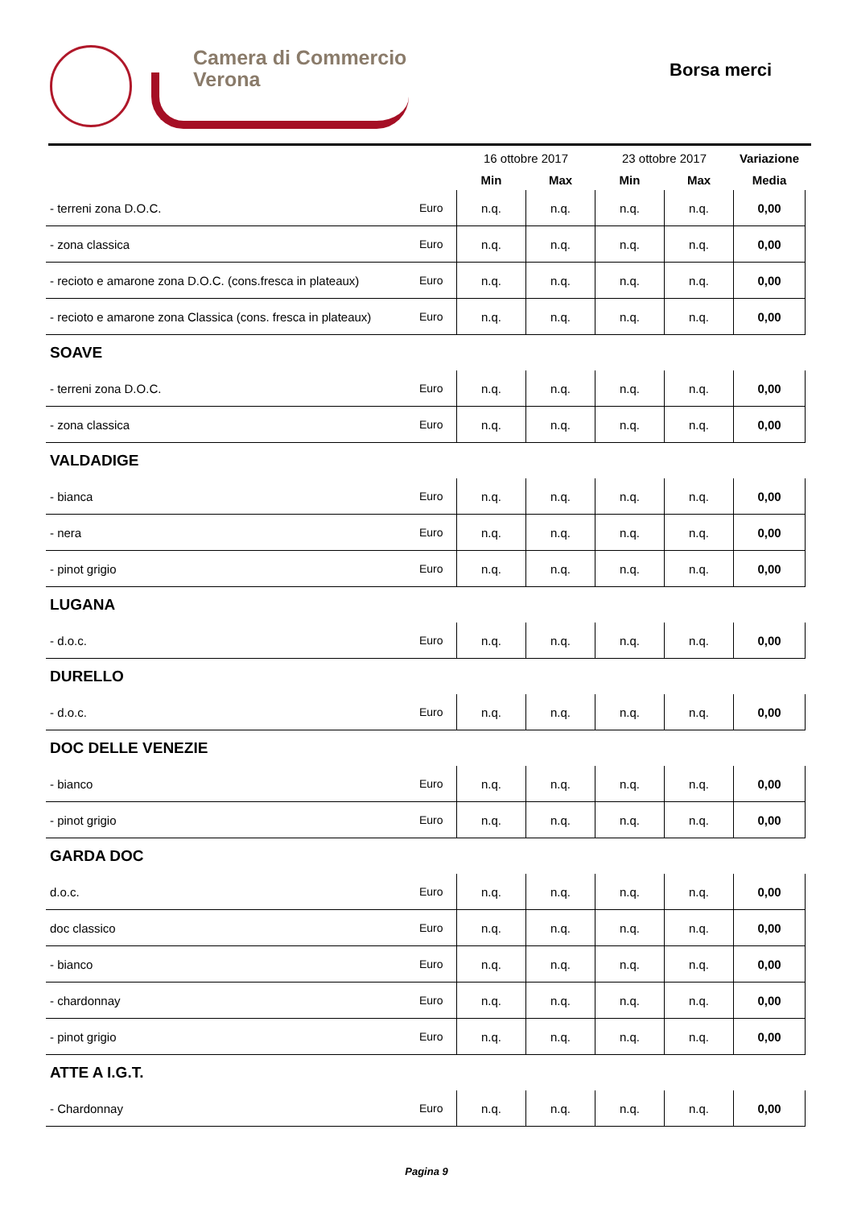Camera di Commercio
Verona
Borsa merci
| | | 16 ottobre 2017 | | 23 ottobre 2017 | | Variazione |
| | | Min | Max | Min | Max | Media |
| - terreni zona D.O.C. | Euro | n.q. | n.q. | n.q. | n.q. | 0,00 |
| - zona classica | Euro | n.q. | n.q. | n.q. | n.q. | 0,00 |
| - recioto e amarone zona D.O.C. (cons.fresca in plateaux) | Euro | n.q. | n.q. | n.q. | n.q. | 0,00 |
| - recioto e amarone zona Classica (cons. fresca in plateaux) | Euro | n.q. | n.q. | n.q. | n.q. | 0,00 |
| SOAVE | | | | | | |
| - terreni zona D.O.C. | Euro | n.q. | n.q. | n.q. | n.q. | 0,00 |
| - zona classica | Euro | n.q. | n.q. | n.q. | n.q. | 0,00 |
| VALDADIGE | | | | | | |
| - bianca | Euro | n.q. | n.q. | n.q. | n.q. | 0,00 |
| - nera | Euro | n.q. | n.q. | n.q. | n.q. | 0,00 |
| - pinot grigio | Euro | n.q. | n.q. | n.q. | n.q. | 0,00 |
| LUGANA | | | | | | |
| - d.o.c. | Euro | n.q. | n.q. | n.q. | n.q. | 0,00 |
| DURELLO | | | | | | |
| - d.o.c. | Euro | n.q. | n.q. | n.q. | n.q. | 0,00 |
| DOC DELLE VENEZIE | | | | | | |
| - bianco | Euro | n.q. | n.q. | n.q. | n.q. | 0,00 |
| - pinot grigio | Euro | n.q. | n.q. | n.q. | n.q. | 0,00 |
| GARDA DOC | | | | | | |
| d.o.c. | Euro | n.q. | n.q. | n.q. | n.q. | 0,00 |
| doc classico | Euro | n.q. | n.q. | n.q. | n.q. | 0,00 |
| - bianco | Euro | n.q. | n.q. | n.q. | n.q. | 0,00 |
| - chardonnay | Euro | n.q. | n.q. | n.q. | n.q. | 0,00 |
| - pinot grigio | Euro | n.q. | n.q. | n.q. | n.q. | 0,00 |
| ATTE A I.G.T. | | | | | | |
| - Chardonnay | Euro | n.q. | n.q. | n.q. | n.q. | 0,00 |
Pagina 9